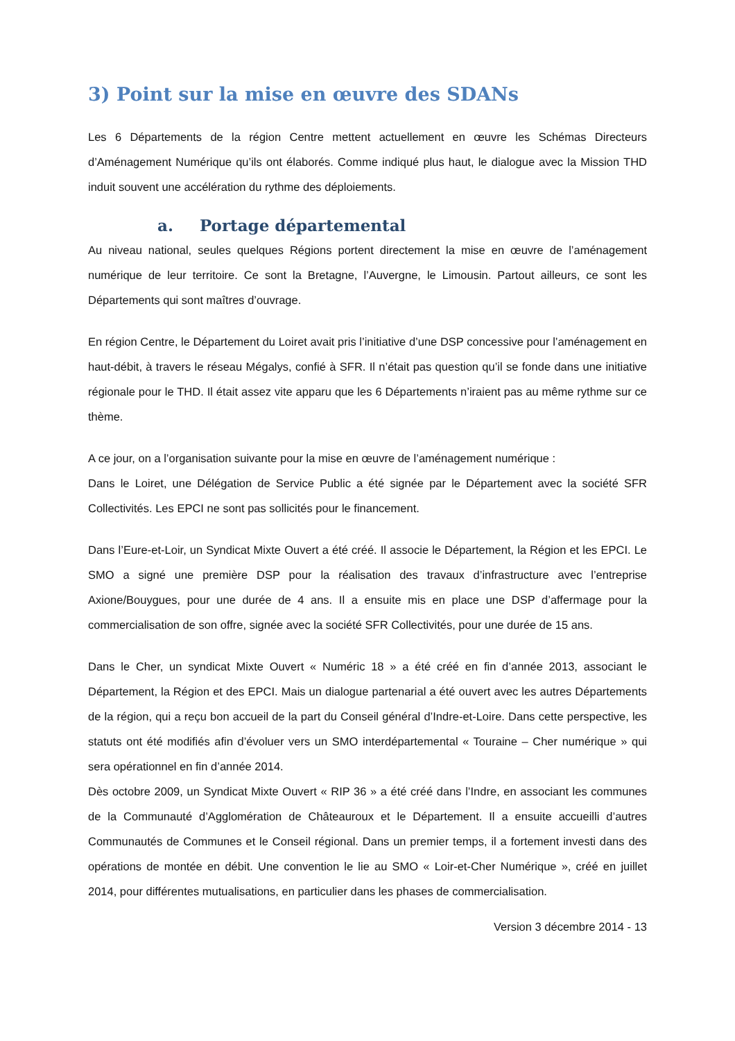3) Point sur la mise en œuvre des SDANs
Les 6 Départements de la région Centre mettent actuellement en œuvre les Schémas Directeurs d’Aménagement Numérique qu’ils ont élaborés. Comme indiqué plus haut, le dialogue avec la Mission THD induit souvent une accélération du rythme des déploiements.
a. Portage départemental
Au niveau national, seules quelques Régions portent directement la mise en œuvre de l’aménagement numérique de leur territoire. Ce sont la Bretagne, l’Auvergne, le Limousin. Partout ailleurs, ce sont les Départements qui sont maîtres d’ouvrage.
En région Centre, le Département du Loiret avait pris l’initiative d’une DSP concessive pour l’aménagement en haut-débit, à travers le réseau Mégalys, confié à SFR. Il n’était pas question qu’il se fonde dans une initiative régionale pour le THD. Il était assez vite apparu que les 6 Départements n’iraient pas au même rythme sur ce thème.
A ce jour, on a l’organisation suivante pour la mise en œuvre de l’aménagement numérique :
Dans le Loiret, une Délégation de Service Public a été signée par le Département avec la société SFR Collectivités. Les EPCI ne sont pas sollicités pour le financement.
Dans l’Eure-et-Loir, un Syndicat Mixte Ouvert a été créé. Il associe le Département, la Région et les EPCI. Le SMO a signé une première DSP pour la réalisation des travaux d’infrastructure avec l’entreprise Axione/Bouygues, pour une durée de 4 ans. Il a ensuite mis en place une DSP d’affermage pour la commercialisation de son offre, signée avec la société SFR Collectivités, pour une durée de 15 ans.
Dans le Cher, un syndicat Mixte Ouvert « Numéric 18 » a été créé en fin d’année 2013, associant le Département, la Région et des EPCI. Mais un dialogue partenarial a été ouvert avec les autres Départements de la région, qui a reçu bon accueil de la part du Conseil général d’Indre-et-Loire. Dans cette perspective, les statuts ont été modifiés afin d’évoluer vers un SMO interdépartemental « Touraine – Cher numérique » qui sera opérationnel en fin d’année 2014.
Dès octobre 2009, un Syndicat Mixte Ouvert « RIP 36 » a été créé dans l’Indre, en associant les communes de la Communauté d’Agglomération de Châteauroux et le Département. Il a ensuite accueilli d’autres Communautés de Communes et le Conseil régional. Dans un premier temps, il a fortement investi dans des opérations de montée en débit. Une convention le lie au SMO « Loir-et-Cher Numérique », créé en juillet 2014, pour différentes mutualisations, en particulier dans les phases de commercialisation.
Version 3 décembre 2014 - 13